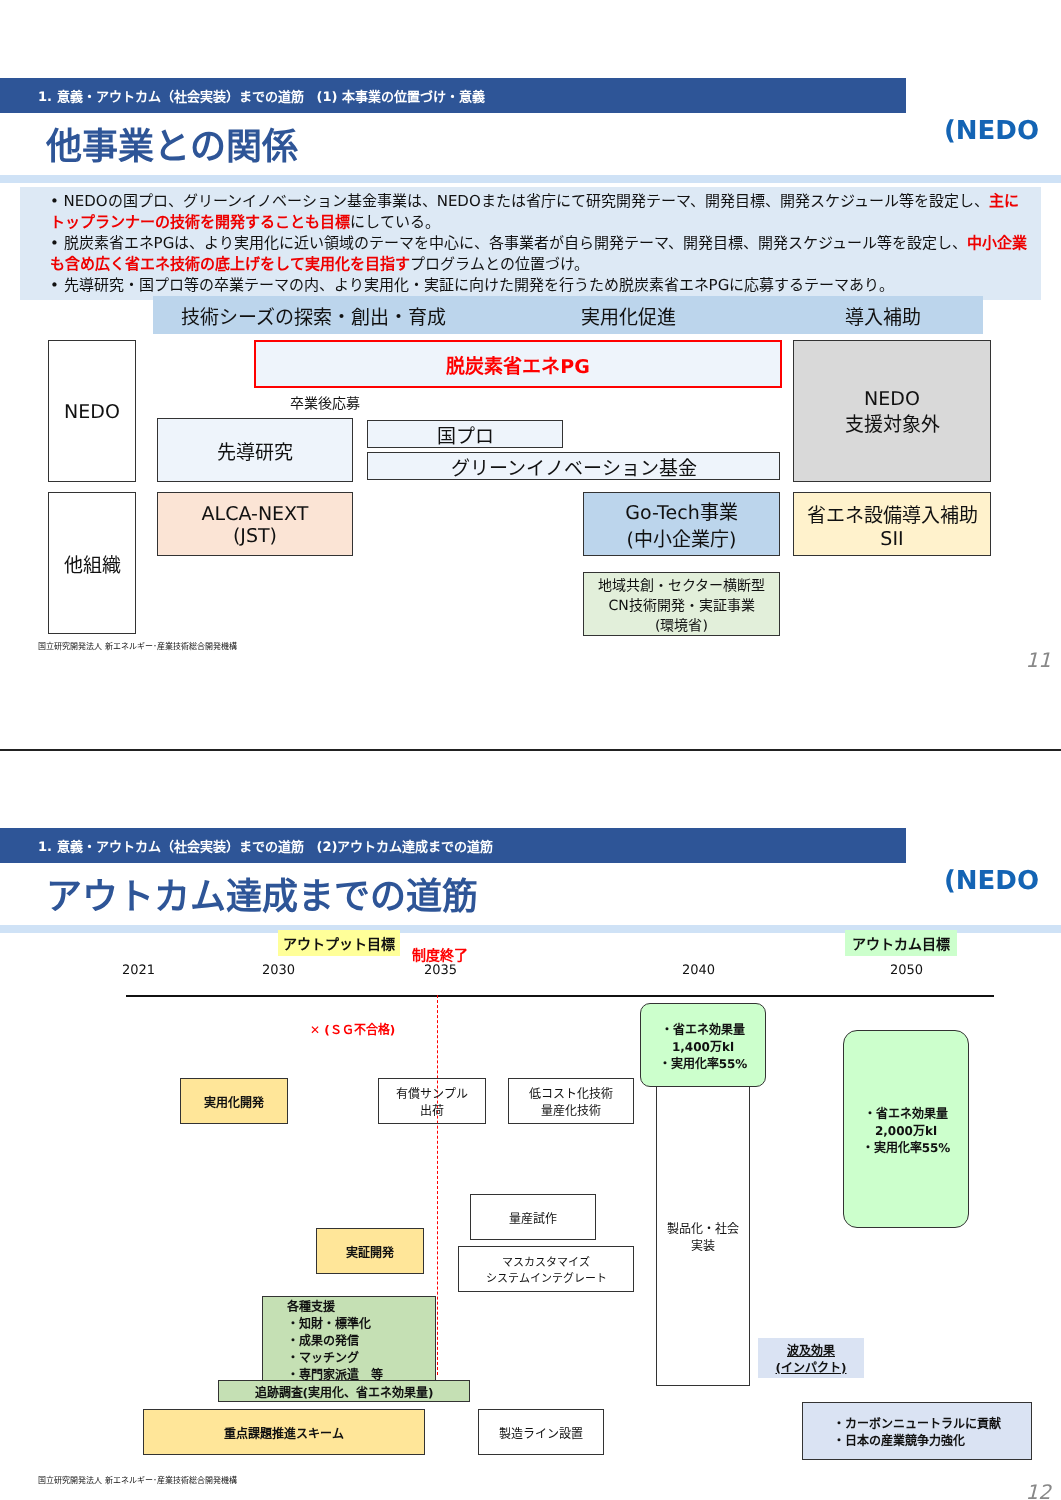1. 意義・アウトカム（社会実装）までの道筋　(1) 本事業の位置づけ・意義
(NEDO
他事業との関係
• NEDOの国プロ、グリーンイノベーション基金事業は、NEDOまたは省庁にて研究開発テーマ、開発目標、開発スケジュール等を設定し、主にトップランナーの技術を開発することも目標にしている。
• 脱炭素省エネPGは、より実用化に近い領域のテーマを中心に、各事業者が自ら開発テーマ、開発目標、開発スケジュール等を設定し、中小企業も含め広く省エネ技術の底上げをして実用化を目指すプログラムとの位置づけ。
• 先導研究・国プロ等の卒業テーマの内、より実用化・実証に向けた開発を行うため脱炭素省エネPGに応募するテーマあり。
技術シーズの探索・創出・育成 実用化促進 導入補助
NEDO
他組織
脱炭素省エネPG
卒業後応募
先導研究 国プロ
グリーンイノベーション基金
NEDO
支援対象外
ALCA-NEXT
(JST)
Go-Tech事業
(中小企業庁)
省エネ設備導入補助
SII
地域共創・セクター横断型
CN技術開発・実証事業
(環境省)
国立研究開発法人 新エネルギー･産業技術総合開発機構
11
1. 意義・アウトカム（社会実装）までの道筋　(2)アウトカム達成までの道筋
(NEDO
アウトカム達成までの道筋
アウトプット目標
制度終了
アウトカム目標
2021 2030 2035 2040 2050
✕ (ＳＧ不合格)
実用化開発
有償サンプル
出荷
低コスト化技術
量産化技術
・省エネ効果量
1,400万kl
・実用化率55%
製品化・社会
実装
・省エネ効果量
2,000万kl
・実用化率55%
量産試作
実証開発
マスカスタマイズ
システムインテグレート
各種支援
・知財・標準化
・成果の発信
・マッチング
・専門家派遣　等
波及効果
(インパクト)
追跡調査(実用化、省エネ効果量)
重点課題推進スキーム 製造ライン設置
・カーボンニュートラルに貢献
・日本の産業競争力強化
国立研究開発法人 新エネルギー･産業技術総合開発機構
12